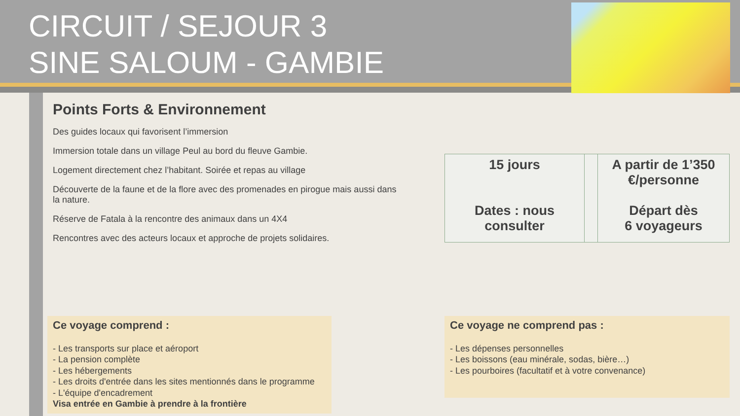CIRCUIT / SEJOUR 3
SINE SALOUM - GAMBIE
Points Forts & Environnement
Des guides locaux qui favorisent l’immersion
Immersion totale dans un village Peul au bord du fleuve Gambie.
Logement directement chez l’habitant. Soirée et repas au village
Découverte de la faune et de la flore avec des promenades en pirogue mais aussi dans la nature.
Réserve de Fatala à la rencontre des animaux dans un 4X4
Rencontres avec des acteurs locaux et approche de projets solidaires.
| 15 jours Dates : nous consulter | | A partir de 1’350 €/personne Départ dès 6 voyageurs |
Ce voyage comprend :
- Les transports sur place et aéroport
- La pension complète
- Les hébergements
- Les droits d'entrée dans les sites mentionnés dans le programme
- L'équipe d'encadrement
Visa entrée en Gambie à prendre à la frontière
Ce voyage ne comprend pas :
- Les dépenses personnelles
- Les boissons (eau minérale, sodas, bière…)
- Les pourboires (facultatif et à votre convenance)